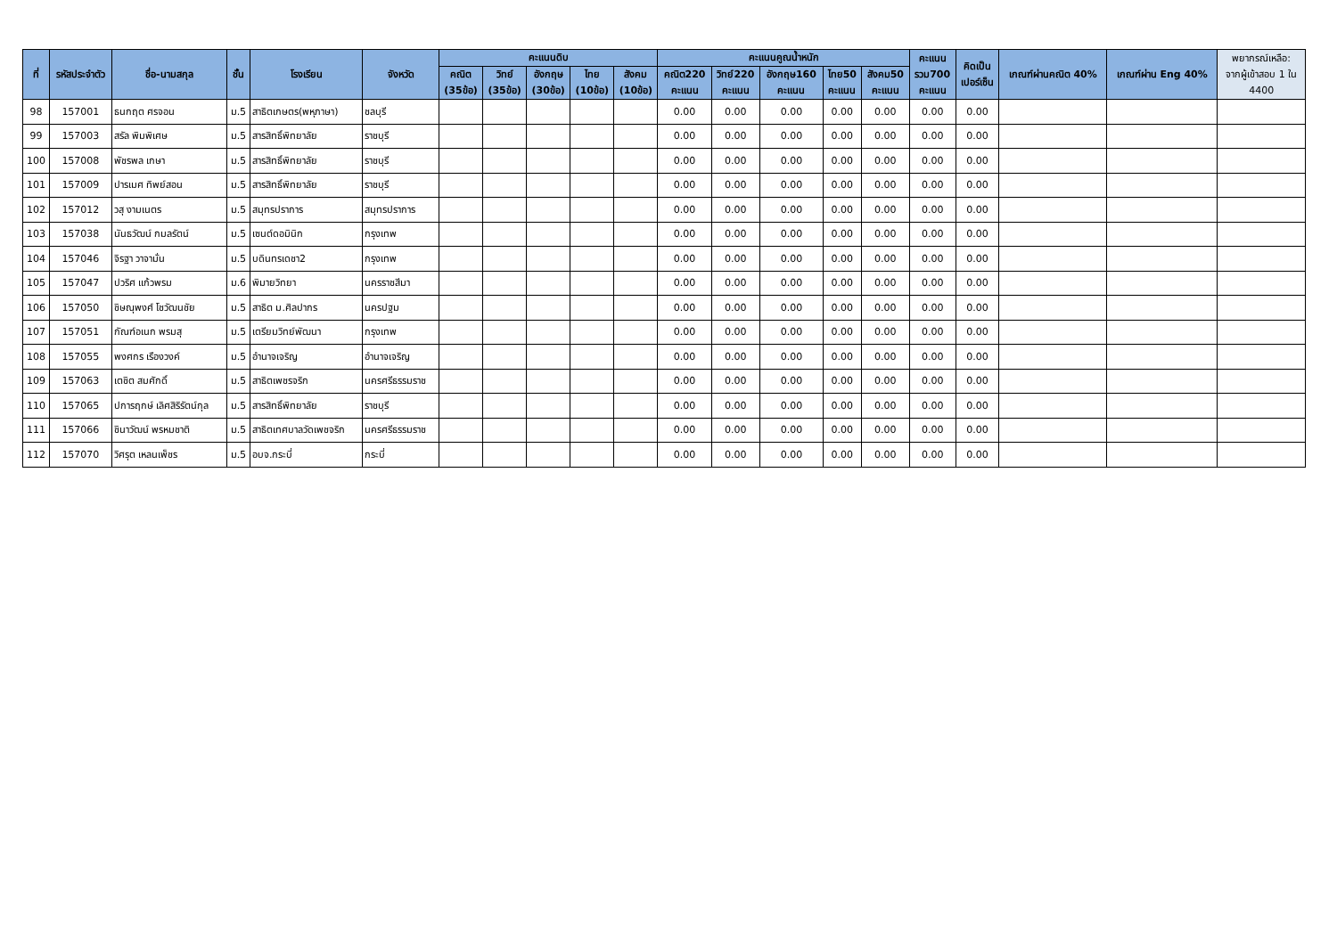| ที่ | รหัสประจำตัว | ชื่อ-นามสกุล | ชั้น | โรงเรียน | จังหวัด | คะแนนดิบ | | | | | คะแนนคูณน้ำหนัก | | | | | คะแนน รวม700 คะแนน | คิดเป็น เปอร์เซ็น | เกณฑ์ผ่านคณิต 40% | เกณฑ์ผ่าน Eng 40% | พยากรณ์เหลือ: จากผู้เข้าสอบ 1 ใน 4400 |
| --- | --- | --- | --- | --- | --- | --- | --- | --- | --- | --- | --- | --- | --- | --- | --- | --- | --- | --- | --- | --- |
| | | | | | | คณิต (35ข้อ) | วิทย์ (35ข้อ) | อังกฤษ (30ข้อ) | ไทย (10ข้อ) | สังคม (10ข้อ) | คณิต220 คะแนน | วิทย์220 คะแนน | อังกฤษ160 คะแนน | ไทย50 คะแนน | สังคม50 คะแนน | | | | | |
| 98 | 157001 | ธนกฤต ศรจอน | ม.5 | สาธิตเกษตร(พหุภาษา) | ชลบุรี | | | | | | 0.00 | 0.00 | 0.00 | 0.00 | 0.00 | 0.00 | 0.00 | | | |
| 99 | 157003 | สรัล พิมพิเศษ | ม.5 | สารสิทธิ์พิทยาลัย | ราชบุรี | | | | | | 0.00 | 0.00 | 0.00 | 0.00 | 0.00 | 0.00 | 0.00 | | | |
| 100 | 157008 | พัชรพล เกษา | ม.5 | สารสิทธิ์พิทยาลัย | ราชบุรี | | | | | | 0.00 | 0.00 | 0.00 | 0.00 | 0.00 | 0.00 | 0.00 | | | |
| 101 | 157009 | ปารเมศ ทิพย์สอน | ม.5 | สารสิทธิ์พิทยาลัย | ราชบุรี | | | | | | 0.00 | 0.00 | 0.00 | 0.00 | 0.00 | 0.00 | 0.00 | | | |
| 102 | 157012 | วสุ งามเนตร | ม.5 | สมุทรปราการ | สมุทรปราการ | | | | | | 0.00 | 0.00 | 0.00 | 0.00 | 0.00 | 0.00 | 0.00 | | | |
| 103 | 157038 | นันธวัฒน์ กมลรัตน์ | ม.5 | เซนต์ดอมินิก | กรุงเทพ | | | | | | 0.00 | 0.00 | 0.00 | 0.00 | 0.00 | 0.00 | 0.00 | | | |
| 104 | 157046 | จิรฐา วาจามั่น | ม.5 | บดินทรเดชา2 | กรุงเทพ | | | | | | 0.00 | 0.00 | 0.00 | 0.00 | 0.00 | 0.00 | 0.00 | | | |
| 105 | 157047 | ปวริศ แก้วพรม | ม.6 | พิมายวิทยา | นครราชสีมา | | | | | | 0.00 | 0.00 | 0.00 | 0.00 | 0.00 | 0.00 | 0.00 | | | |
| 106 | 157050 | ชิษณุพงศ์ โชวัฒนชัย | ม.5 | สาธิต ม.ศิลปากร | นครปฐม | | | | | | 0.00 | 0.00 | 0.00 | 0.00 | 0.00 | 0.00 | 0.00 | | | |
| 107 | 157051 | กัณฑ์อเนก พรมสุ | ม.5 | เตรียมวิทย์พัฒนา | กรุงเทพ | | | | | | 0.00 | 0.00 | 0.00 | 0.00 | 0.00 | 0.00 | 0.00 | | | |
| 108 | 157055 | พงศกร เรืองวงค์ | ม.5 | อำนาจเจริญ | อำนาจเจริญ | | | | | | 0.00 | 0.00 | 0.00 | 0.00 | 0.00 | 0.00 | 0.00 | | | |
| 109 | 157063 | เตชิต สมศักดิ์ | ม.5 | สาธิตเพชรจริก | นครศรีธรรมราช | | | | | | 0.00 | 0.00 | 0.00 | 0.00 | 0.00 | 0.00 | 0.00 | | | |
| 110 | 157065 | ปการฤกษ์ เลิศสิริรัตน์กุล | ม.5 | สารสิทธิ์พิทยาลัย | ราชบุรี | | | | | | 0.00 | 0.00 | 0.00 | 0.00 | 0.00 | 0.00 | 0.00 | | | |
| 111 | 157066 | ชินาวัฒน์ พรหมชาติ | ม.5 | สาธิตเทศบาลวัดเพชจริก | นครศรีธรรมราช | | | | | | 0.00 | 0.00 | 0.00 | 0.00 | 0.00 | 0.00 | 0.00 | | | |
| 112 | 157070 | วิศรุต เหลนเพ็ชร | ม.5 | อบจ.กระบี่ | กระบี่ | | | | | | 0.00 | 0.00 | 0.00 | 0.00 | 0.00 | 0.00 | 0.00 | | | |